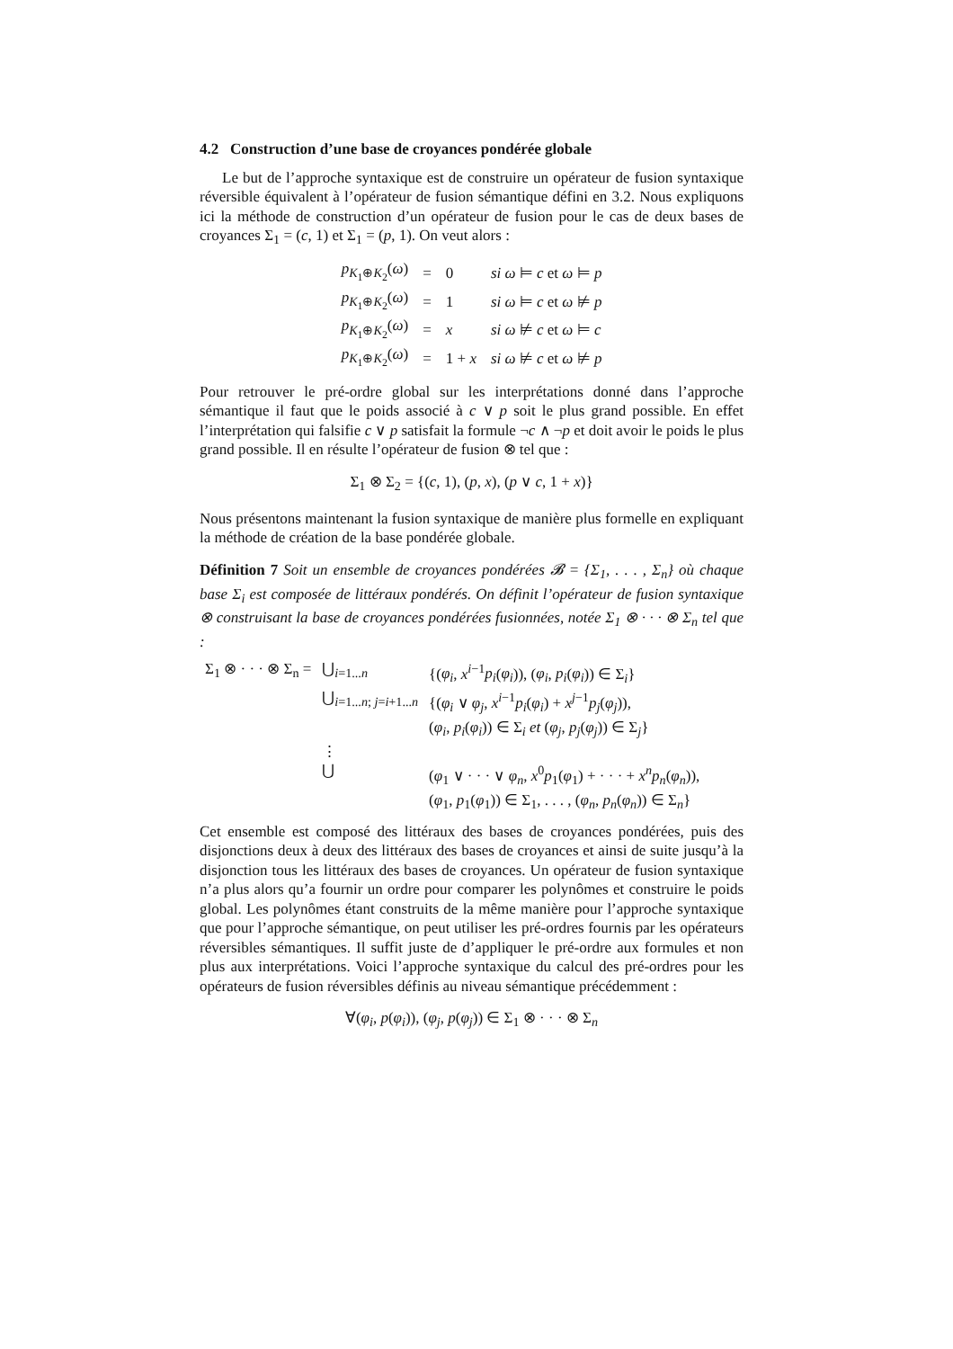4.2 Construction d’une base de croyances pondérée globale
Le but de l’approche syntaxique est de construire un opérateur de fusion syntaxique réversible équivalent à l’opérateur de fusion sémantique défini en 3.2. Nous expliquons ici la méthode de construction d’un opérateur de fusion pour le cas de deux bases de croyances Σ<sub>1</sub> = (c, 1) et Σ<sub>1</sub> = (p, 1). On veut alors :
| p<sub>K<sub>1</sub>⊕K<sub>2</sub></sub>( ω ) | = | 0 | si ω ⊨ c et ω ⊨ p |
| p<sub>K<sub>1</sub>⊕K<sub>2</sub></sub>( ω ) | = | 1 | si ω ⊨ c et ω ⊭ p |
| p<sub>K<sub>1</sub>⊕K<sub>2</sub></sub>( ω ) | = | x | si ω ⊭ c et ω ⊨ c |
| p<sub>K<sub>1</sub>⊕K<sub>2</sub></sub>( ω ) | = | 1 + x | si ω ⊭ c et ω ⊭ p |
Pour retrouver le pré-ordre global sur les interprétations donné dans l’approche sémantique il faut que le poids associé à c ∨ p soit le plus grand possible. En effet l’interprétation qui falsifie c ∨ p satisfait la formule ¬c ∧ ¬p et doit avoir le poids le plus grand possible. Il en résulte l’opérateur de fusion ⊗ tel que :
Σ<sub>1</sub> ⊗ Σ<sub>2</sub> = {(c, 1), (p, x), (p ∨ c, 1 + x)}
Nous présentons maintenant la fusion syntaxique de manière plus formelle en expliquant la méthode de création de la base pondérée globale.
Définition 7 Soit un ensemble de croyances pondérées 𝓑 = {Σ<sub>1</sub>, . . . , Σ<sub>n</sub>} où chaque base Σ<sub>i</sub> est composée de littéraux pondérés. On définit l’opérateur de fusion syntaxique ⊗ construisant la base de croyances pondérées fusionnées, notée Σ<sub>1</sub> ⊗ · · · ⊗ Σ<sub>n</sub> tel que :
| Σ<sub>1</sub> ⊗ · · · ⊗ Σ<sub>n</sub> = | ⋃<sub>i=1...n</sub> | {( φ<sub>i</sub> , x<sup>i−1</sup> p<sub>i</sub> ( φ<sub>i</sub> )), ( φ<sub>i</sub> , p<sub>i</sub> ( φ<sub>i</sub> )) ∈ Σ<sub>i</sub>} |
| | ⋃<sub>i=1...n; j=i+1...n</sub> | {( φ<sub>i</sub> ∨ φ<sub>j</sub> , x<sup>i−1</sup> p<sub>i</sub> ( φ<sub>i</sub> ) + x<sup>j−1</sup> p<sub>j</sub> ( φ<sub>j</sub> )), ( φ<sub>i</sub> , p<sub>i</sub> ( φ<sub>i</sub> )) ∈ Σ<sub>i</sub> et ( φ<sub>j</sub> , p<sub>j</sub> ( φ<sub>j</sub> )) ∈ Σ<sub>j</sub>} |
| | ⋮ | |
| | ⋃ | ( φ<sub>1</sub> ∨ · · · ∨ φ<sub>n</sub> , x<sup>0</sup> p<sub>1</sub>( φ<sub>1</sub>) + · · · + x<sup>n</sup>p<sub>n</sub> ( φ<sub>n</sub> )), ( φ<sub>1</sub>, p<sub>1</sub>( φ<sub>1</sub>)) ∈ Σ<sub>1</sub>, . . . , ( φ<sub>n</sub> , p<sub>n</sub> ( φ<sub>n</sub> )) ∈ Σ<sub>n</sub>} |
Cet ensemble est composé des littéraux des bases de croyances pondérées, puis des disjonctions deux à deux des littéraux des bases de croyances et ainsi de suite jusqu’à la disjonction tous les littéraux des bases de croyances. Un opérateur de fusion syntaxique n’a plus alors qu’a fournir un ordre pour comparer les polynômes et construire le poids global. Les polynômes étant construits de la même manière pour l’approche syntaxique que pour l’approche sémantique, on peut utiliser les pré-ordres fournis par les opérateurs réversibles sémantiques. Il suffit juste de d’appliquer le pré-ordre aux formules et non plus aux interprétations. Voici l’approche syntaxique du calcul des pré-ordres pour les opérateurs de fusion réversibles définis au niveau sémantique précédemment :
∀(φ<sub>i</sub>, p(φ<sub>i</sub>)), (φ<sub>j</sub>, p(φ<sub>j</sub>)) ∈ Σ<sub>1</sub> ⊗ · · · ⊗ Σ<sub>n</sub>